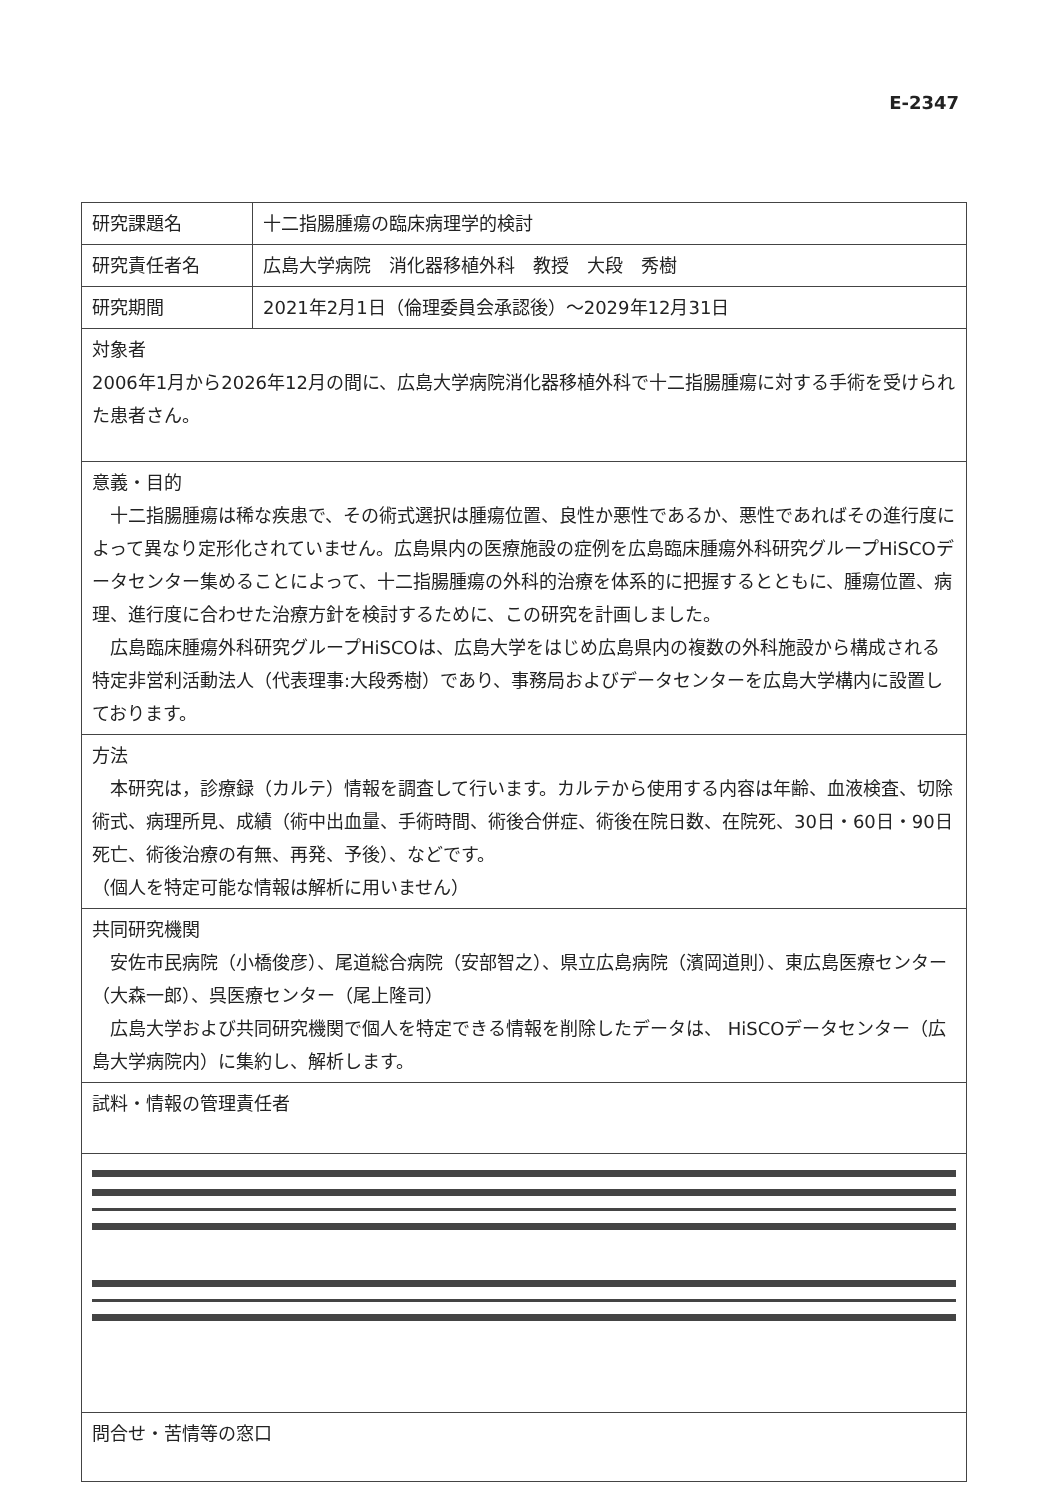E-2347
| 研究課題名 | 十二指腸腫瘍の臨床病理学的検討 |
| 研究責任者名 | 広島大学病院 消化器移植外科 教授 大段 秀樹 |
| 研究期間 | 2021年2月1日（倫理委員会承認後）～2029年12月31日 |
| 対象者 2006年1月から2026年12月の間に、広島大学病院消化器移植外科で十二指腸腫瘍に対する手術を受けられた患者さん。 | |
| 意義・目的 十二指腸腫瘍は稀な疾患で、その術式選択は腫瘍位置、良性か悪性であるか、悪性であればその進行度によって異なり定形化されていません。広島県内の医療施設の症例を広島臨床腫瘍外科研究グループHiSCOデータセンター集めることによって、十二指腸腫瘍の外科的治療を体系的に把握するとともに、腫瘍位置、病理、進行度に合わせた治療方針を検討するために、この研究を計画しました。 広島臨床腫瘍外科研究グループHiSCOは、広島大学をはじめ広島県内の複数の外科施設から構成される特定非営利活動法人（代表理事:大段秀樹）であり、事務局およびデータセンターを広島大学構内に設置しております。 | |
| 方法 本研究は，診療録（カルテ）情報を調査して行います。カルテから使用する内容は年齢、血液検査、切除術式、病理所見、成績（術中出血量、手術時間、術後合併症、術後在院日数、在院死、30日・60日・90日死亡、術後治療の有無、再発、予後）、などです。 （個人を特定可能な情報は解析に用いません） | |
| 共同研究機関 安佐市民病院（小橋俊彦）、尾道総合病院（安部智之）、県立広島病院（濱岡道則）、東広島医療センター（大森一郎）、呉医療センター（尾上隆司） 広島大学および共同研究機関で個人を特定できる情報を削除したデータは、 HiSCOデータセンター（広島大学病院内）に集約し、解析します。 | |
| 試料・情報の管理責任者 | |
| 問合せ・苦情等の窓口 | |